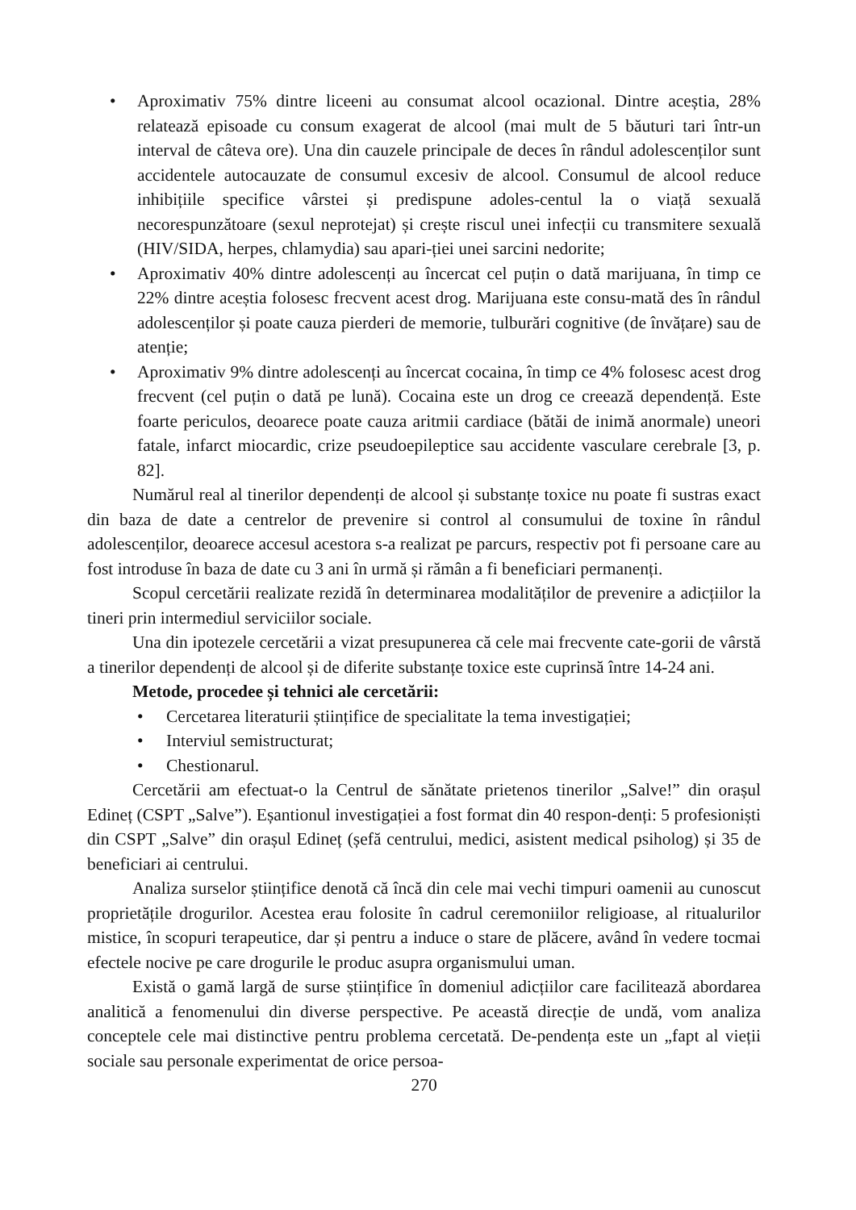• Aproximativ 75% dintre liceeni au consumat alcool ocazional. Dintre aceștia, 28% relatează episoade cu consum exagerat de alcool (mai mult de 5 băuturi tari într-un interval de câteva ore). Una din cauzele principale de deces în rândul adolescenților sunt accidentele autocauzate de consumul excesiv de alcool. Consumul de alcool reduce inhibițiile specifice vârstei și predispune adoles-centul la o viață sexuală necorespunzătoare (sexul neprotejat) și crește riscul unei infecții cu transmitere sexuală (HIV/SIDA, herpes, chlamydia) sau apari-ției unei sarcini nedorite;
• Aproximativ 40% dintre adolescenți au încercat cel puțin o dată marijuana, în timp ce 22% dintre aceștia folosesc frecvent acest drog. Marijuana este consu-mată des în rândul adolescenților și poate cauza pierderi de memorie, tulburări cognitive (de învățare) sau de atenție;
• Aproximativ 9% dintre adolescenți au încercat cocaina, în timp ce 4% folosesc acest drog frecvent (cel puțin o dată pe lună). Cocaina este un drog ce creează dependență. Este foarte periculos, deoarece poate cauza aritmii cardiace (bătăi de inimă anormale) uneori fatale, infarct miocardic, crize pseudoepileptice sau accidente vasculare cerebrale [3, p. 82].
Numărul real al tinerilor dependenți de alcool și substanțe toxice nu poate fi sustras exact din baza de date a centrelor de prevenire si control al consumului de toxine în rândul adolescenților, deoarece accesul acestora s-a realizat pe parcurs, respectiv pot fi persoane care au fost introduse în baza de date cu 3 ani în urmă și rămân a fi beneficiari permanenți.
Scopul cercetării realizate rezidă în determinarea modalităților de prevenire a adicțiilor la tineri prin intermediul serviciilor sociale.
Una din ipotezele cercetării a vizat presupunerea că cele mai frecvente cate-gorii de vârstă a tinerilor dependenți de alcool și de diferite substanțe toxice este cuprinsă între 14-24 ani.
Metode, procedee și tehnici ale cercetării:
• Cercetarea literaturii științifice de specialitate la tema investigației;
• Interviul semistructurat;
• Chestionarul.
Cercetării am efectuat-o la Centrul de sănătate prietenos tinerilor „Salve!” din orașul Edineț (CSPT „Salve”). Eșantionul investigației a fost format din 40 respon-denți: 5 profesioniști din CSPT „Salve” din orașul Edineț (șefă centrului, medici, asistent medical psiholog) și 35 de beneficiari ai centrului.
Analiza surselor științifice denotă că încă din cele mai vechi timpuri oamenii au cunoscut proprietățile drogurilor. Acestea erau folosite în cadrul ceremoniilor religioase, al ritualurilor mistice, în scopuri terapeutice, dar și pentru a induce o stare de plăcere, având în vedere tocmai efectele nocive pe care drogurile le produc asupra organismului uman.
Există o gamă largă de surse științifice în domeniul adicțiilor care facilitează abordarea analitică a fenomenului din diverse perspective. Pe această direcție de undă, vom analiza conceptele cele mai distinctive pentru problema cercetată. De-pendența este un „fapt al vieții sociale sau personale experimentat de orice persoa-
270